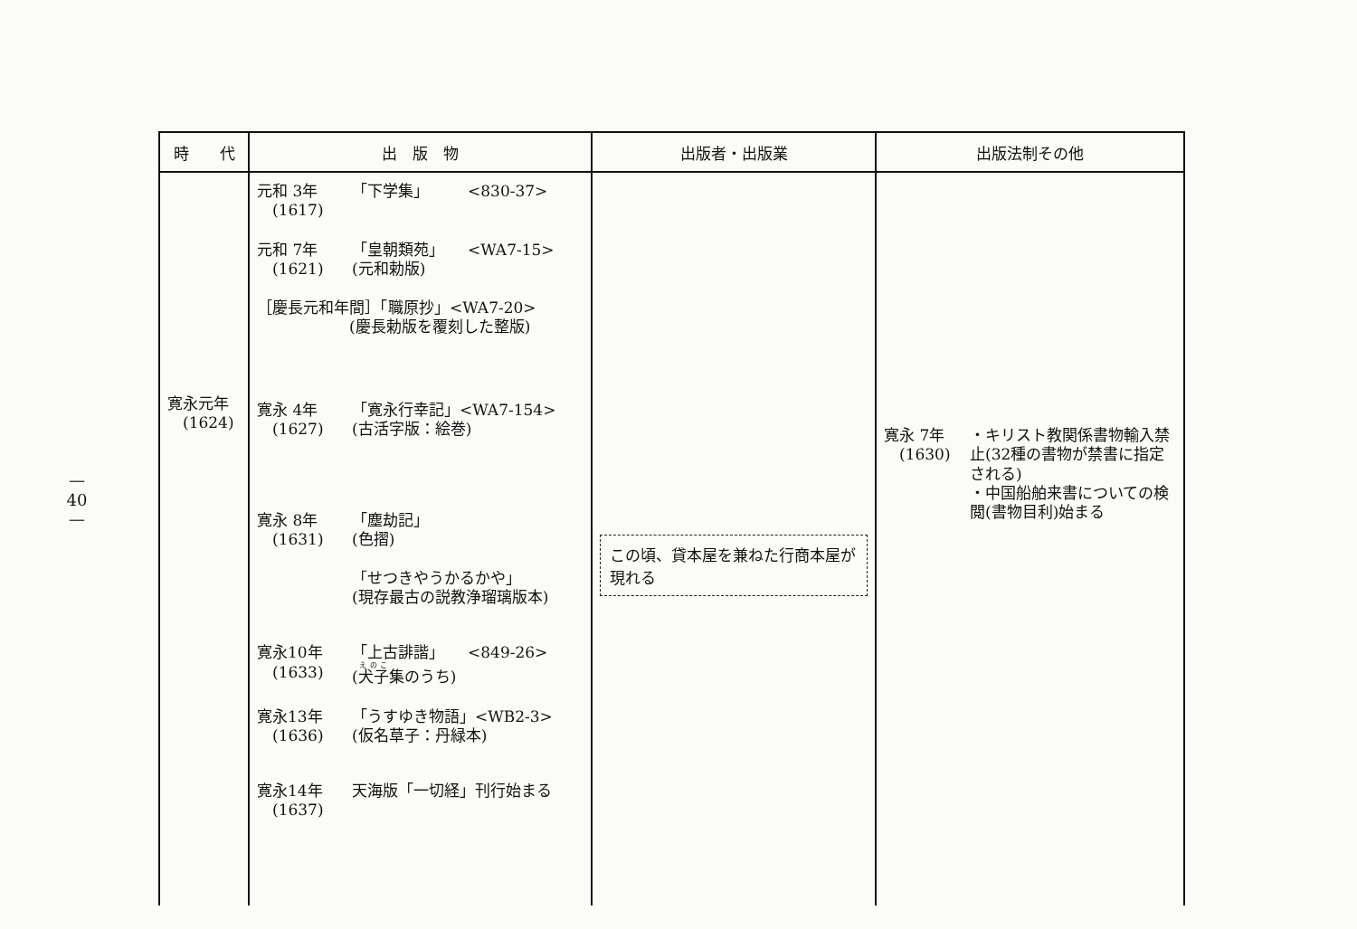—
40
—
| 時 代 | 出 版 物 | 出版者・出版業 | 出版法制その他 |
| --- | --- | --- | --- |
| 寛永元年 (1624) | 元和 3年 (1617) 「下学集」 <830-37> 元和 7年 (1621) 「皇朝類苑」 <WA7-15> (元和勅版) ［慶長元和年間］「職原抄」<WA7-20> (慶長勅版を覆刻した整版) 寛永 4年 (1627) 「寛永行幸記」<WA7-154> (古活字版：絵巻) 寛永 8年 (1631) 「塵劫記」 (色摺) 「せつきやうかるかや」 (現存最古の説教浄瑠璃版本) 寛永10年 (1633) 「上古誹諧」 <849-26> ( 犬子 集のうち) 寛永13年 (1636) 「うすゆき物語」<WB2-3> (仮名草子：丹緑本) 寛永14年 (1637) 天海版「一切経」刊行始まる | この頃、貸本屋を兼ねた行商本屋が現れる | 寛永 7年 (1630) ・キリスト教関係書物輸入禁止(32種の書物が禁書に指定される) ・中国船舶来書についての検閲(書物目利)始まる |